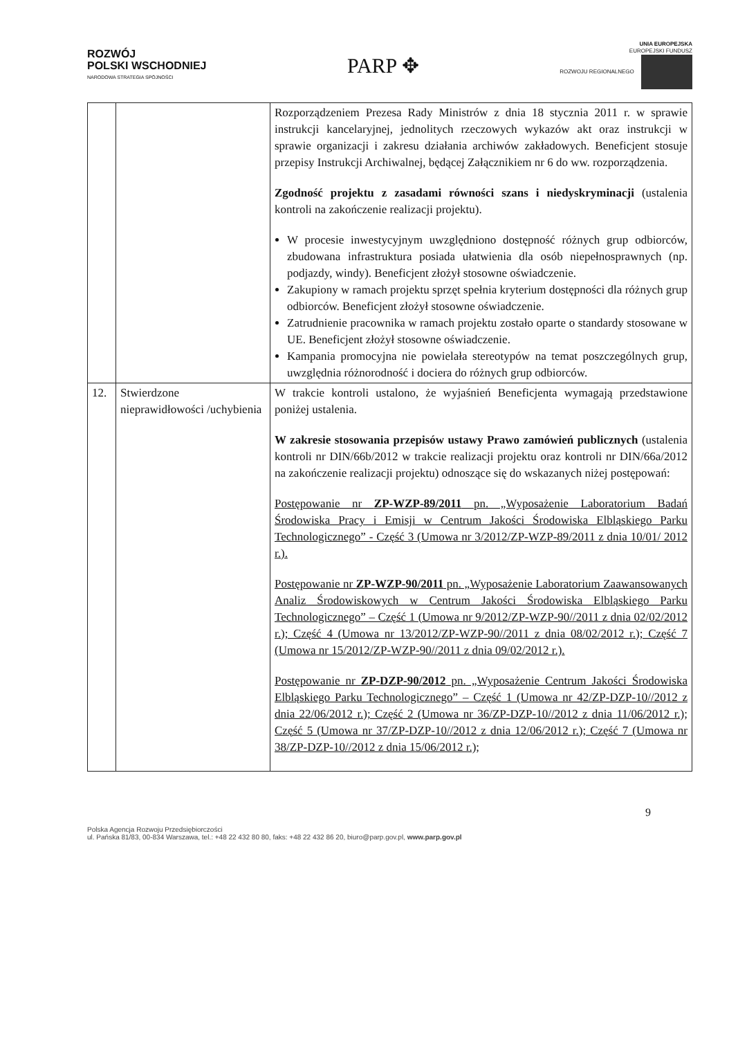ROZWÓJ
POLSKI WSCHODNIEJ
NARODOWA STRATEGIA SPÓJNOŚCI
PARP ✥
UNIA EUROPEJSKA
EUROPEJSKI FUNDUSZ
ROZWOJU REGIONALNEGO
| | | Rozporządzeniem Prezesa Rady Ministrów z dnia 18 stycznia 2011 r. w sprawie instrukcji kancelaryjnej, jednolitych rzeczowych wykazów akt oraz instrukcji w sprawie organizacji i zakresu działania archiwów zakładowych. Beneficjent stosuje przepisy Instrukcji Archiwalnej, będącej Załącznikiem nr 6 do ww. rozporządzenia. Zgodność projektu z zasadami równości szans i niedyskryminacji (ustalenia kontroli na zakończenie realizacji projektu). W procesie inwestycyjnym uwzględniono dostępność różnych grup odbiorców, zbudowana infrastruktura posiada ułatwienia dla osób niepełnosprawnych (np. podjazdy, windy). Beneficjent złożył stosowne oświadczenie. Zakupiony w ramach projektu sprzęt spełnia kryterium dostępności dla różnych grup odbiorców. Beneficjent złożył stosowne oświadczenie. Zatrudnienie pracownika w ramach projektu zostało oparte o standardy stosowane w UE. Beneficjent złożył stosowne oświadczenie. Kampania promocyjna nie powielała stereotypów na temat poszczególnych grup, uwzględnia różnorodność i dociera do różnych grup odbiorców. |
| 12. | Stwierdzone nieprawidłowości /uchybienia | W trakcie kontroli ustalono, że wyjaśnień Beneficjenta wymagają przedstawione poniżej ustalenia. W zakresie stosowania przepisów ustawy Prawo zamówień publicznych (ustalenia kontroli nr DIN/66b/2012 w trakcie realizacji projektu oraz kontroli nr DIN/66a/2012 na zakończenie realizacji projektu) odnoszące się do wskazanych niżej postępowań: Postępowanie nr ZP-WZP-89/2011 pn. „Wyposażenie Laboratorium Badań Środowiska Pracy i Emisji w Centrum Jakości Środowiska Elbląskiego Parku Technologicznego” - Część 3 (Umowa nr 3/2012/ZP-WZP-89/2011 z dnia 10/01/ 2012 r.). Postępowanie nr ZP-WZP-90/2011 pn. „Wyposażenie Laboratorium Zaawansowanych Analiz Środowiskowych w Centrum Jakości Środowiska Elbląskiego Parku Technologicznego” – Część 1 (Umowa nr 9/2012/ZP-WZP-90//2011 z dnia 02/02/2012 r.); Część 4 (Umowa nr 13/2012/ZP-WZP-90//2011 z dnia 08/02/2012 r.); Część 7 (Umowa nr 15/2012/ZP-WZP-90//2011 z dnia 09/02/2012 r.). Postępowanie nr ZP-DZP-90/2012 pn. „Wyposażenie Centrum Jakości Środowiska Elbląskiego Parku Technologicznego” – Część 1 (Umowa nr 42/ZP-DZP-10//2012 z dnia 22/06/2012 r.); Część 2 (Umowa nr 36/ZP-DZP-10//2012 z dnia 11/06/2012 r.); Część 5 (Umowa nr 37/ZP-DZP-10//2012 z dnia 12/06/2012 r.); Część 7 (Umowa nr 38/ZP-DZP-10//2012 z dnia 15/06/2012 r.); |
9
Polska Agencja Rozwoju Przedsiębiorczości
ul. Pańska 81/83, 00-834 Warszawa, tel.: +48 22 432 80 80, faks: +48 22 432 86 20, biuro@parp.gov.pl, www.parp.gov.pl